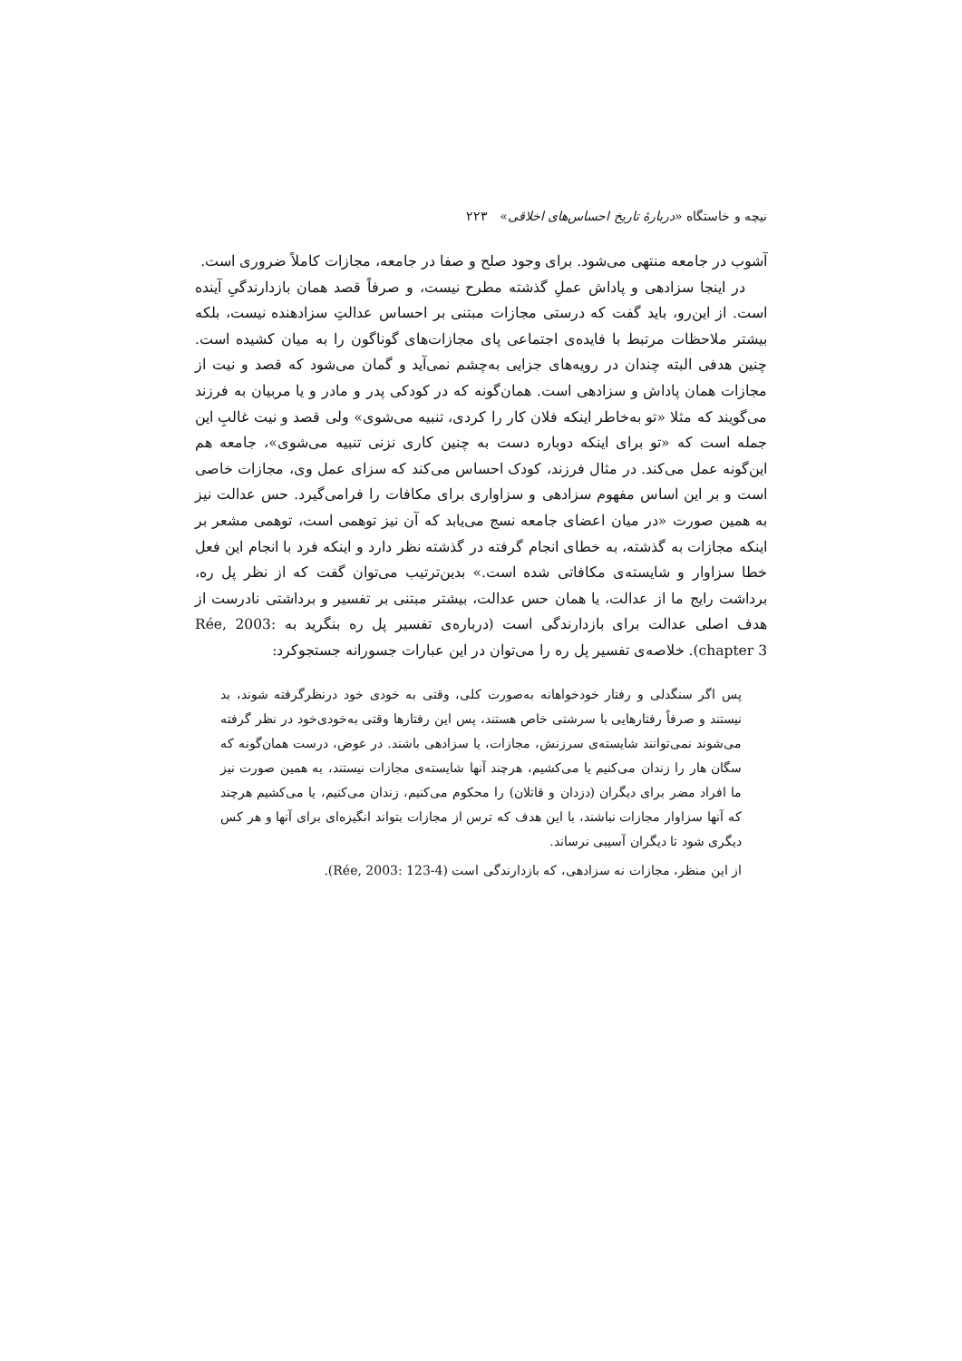نیچه و خاستگاه «دربارهٔ تاریخ احساس‌های اخلاقی» ۲۲۳
آشوب در جامعه منتهی می‌شود. برای وجود صلح و صفا در جامعه، مجازات کاملاً ضروری است.
در اینجا سزادهی و پاداش عملِ گذشته مطرح نیست، و صرفاً قصد همان بازدارندگیِ آینده است. از این‌رو، باید گفت که درستی مجازات مبتنی بر احساس عدالتِ سزادهنده نیست، بلکه بیشتر ملاحظات مرتبط با فایده‌ی اجتماعی پای مجازات‌های گوناگون را به میان کشیده است. چنین هدفی البته چندان در رویه‌های جزایی به‌چشم نمی‌آید و گمان می‌شود که قصد و نیت از مجازات همان پاداش و سزادهی است. همان‌گونه که در کودکی پدر و مادر و یا مربیان به فرزند می‌گویند که مثلا «تو به‌خاطر اینکه فلان کار را کردی، تنبیه می‌شوی» ولی قصد و نیت غالبِ این جمله است که «تو برای اینکه دوباره دست به چنین کاری نزنی تنبیه می‌شوی»، جامعه هم این‌گونه عمل می‌کند. در مثال فرزند، کودک احساس می‌کند که سزای عمل وی، مجازات خاصی است و بر این اساس مفهوم سزادهی و سزاواری برای مکافات را فرامی‌گیرد. حس عدالت نیز به همین صورت «در میان اعضای جامعه نسج می‌یابد که آن نیز توهمی است، توهمی مشعر بر اینکه مجازات به گذشته، به خطای انجام گرفته در گذشته نظر دارد و اینکه فرد با انجام این فعل خطا سزاوار و شایسته‌ی مکافاتی شده است.» بدین‌ترتیب می‌توان گفت که از نظر پل ره، برداشت رایج ما از عدالت، یا همان حس عدالت، بیشتر مبتنی بر تفسیر و برداشتی نادرست از هدف اصلی عدالت برای بازدارندگی است (درباره‌ی تفسیر پل ره بنگرید به Rée, 2003: chapter 3). خلاصه‌ی تفسیر پل ره را می‌توان در این عبارات جسورانه جستجوکرد:
پس اگر سنگدلی و رفتار خودخواهانه به‌صورت کلی، وقتی به خودی خود درنظرگرفته شوند، بد نیستند و صرفاً رفتارهایی با سرشتی خاص هستند، پس این رفتارها وقتی به‌خودی‌خود در نظر گرفته می‌شوند نمی‌توانند شایسته‌ی سرزنش، مجازات، یا سزادهی باشند. در عوض، درست همان‌گونه که سگان هار را زندان می‌کنیم یا می‌کشیم، هرچند آنها شایسته‌ی مجازات نیستند، به همین صورت نیز ما افراد مضر برای دیگران (دزدان و قاتلان) را محکوم می‌کنیم، زندان می‌کنیم، یا می‌کشیم هرچند که آنها سزاوار مجازات نباشند، با این هدف که ترس از مجازات بتواند انگیزه‌ای برای آنها و هر کس دیگری شود تا دیگران آسیبی نرساند.
از این منظر، مجازات نه سزادهی، که بازدارندگی است (Rée, 2003: 123-4).